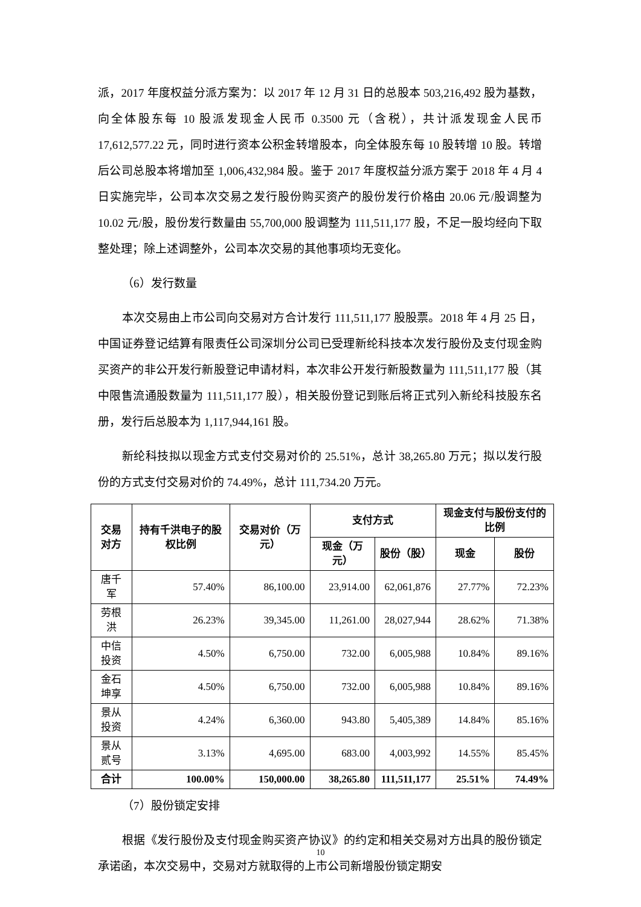派，2017 年度权益分派方案为：以 2017 年 12 月 31 日的总股本 503,216,492 股为基数，向全体股东每 10 股派发现金人民币 0.3500 元（含税），共计派发现金人民币 17,612,577.22 元，同时进行资本公积金转增股本，向全体股东每 10 股转增 10 股。转增后公司总股本将增加至 1,006,432,984 股。鉴于 2017 年度权益分派方案于 2018 年 4 月 4 日实施完毕，公司本次交易之发行股份购买资产的股份发行价格由 20.06 元/股调整为 10.02 元/股，股份发行数量由 55,700,000 股调整为 111,511,177 股，不足一股均经向下取整处理；除上述调整外，公司本次交易的其他事项均无变化。
（6）发行数量
本次交易由上市公司向交易对方合计发行 111,511,177 股股票。2018 年 4 月 25 日，中国证券登记结算有限责任公司深圳分公司已受理新纶科技本次发行股份及支付现金购买资产的非公开发行新股登记申请材料，本次非公开发行新股数量为 111,511,177 股（其中限售流通股数量为 111,511,177 股），相关股份登记到账后将正式列入新纶科技股东名册，发行后总股本为 1,117,944,161 股。
新纶科技拟以现金方式支付交易对价的 25.51%，总计 38,265.80 万元；拟以发行股份的方式支付交易对价的 74.49%，总计 111,734.20 万元。
| 交易对方 | 持有千洪电子的股权比例 | 交易对价（万元） | 支付方式 | | 现金支付与股份支付的比例 | |
| --- | --- | --- | --- | --- | --- | --- |
| | | | 现金（万元） | 股份（股） | 现金 | 股份 |
| 唐千军 | 57.40% | 86,100.00 | 23,914.00 | 62,061,876 | 27.77% | 72.23% |
| 劳根洪 | 26.23% | 39,345.00 | 11,261.00 | 28,027,944 | 28.62% | 71.38% |
| 中信投资 | 4.50% | 6,750.00 | 732.00 | 6,005,988 | 10.84% | 89.16% |
| 金石坤享 | 4.50% | 6,750.00 | 732.00 | 6,005,988 | 10.84% | 89.16% |
| 景从投资 | 4.24% | 6,360.00 | 943.80 | 5,405,389 | 14.84% | 85.16% |
| 景从贰号 | 3.13% | 4,695.00 | 683.00 | 4,003,992 | 14.55% | 85.45% |
| 合计 | 100.00% | 150,000.00 | 38,265.80 | 111,511,177 | 25.51% | 74.49% |
（7）股份锁定安排
根据《发行股份及支付现金购买资产协议》的约定和相关交易对方出具的股份锁定承诺函，本次交易中，交易对方就取得的上市公司新增股份锁定期安
10